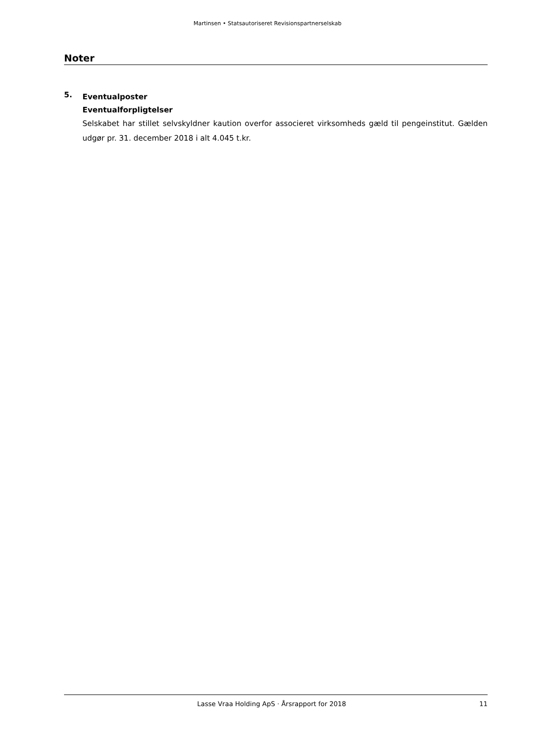Martinsen • Statsautoriseret Revisionspartnerselskab
Noter
5.
Eventualposter
Eventualforpligtelser
Selskabet har stillet selvskyldner kaution overfor associeret virksomheds gæld til pengeinstitut. Gælden udgør pr. 31. december 2018 i alt 4.045 t.kr.
Lasse Vraa Holding ApS · Årsrapport for 2018 11